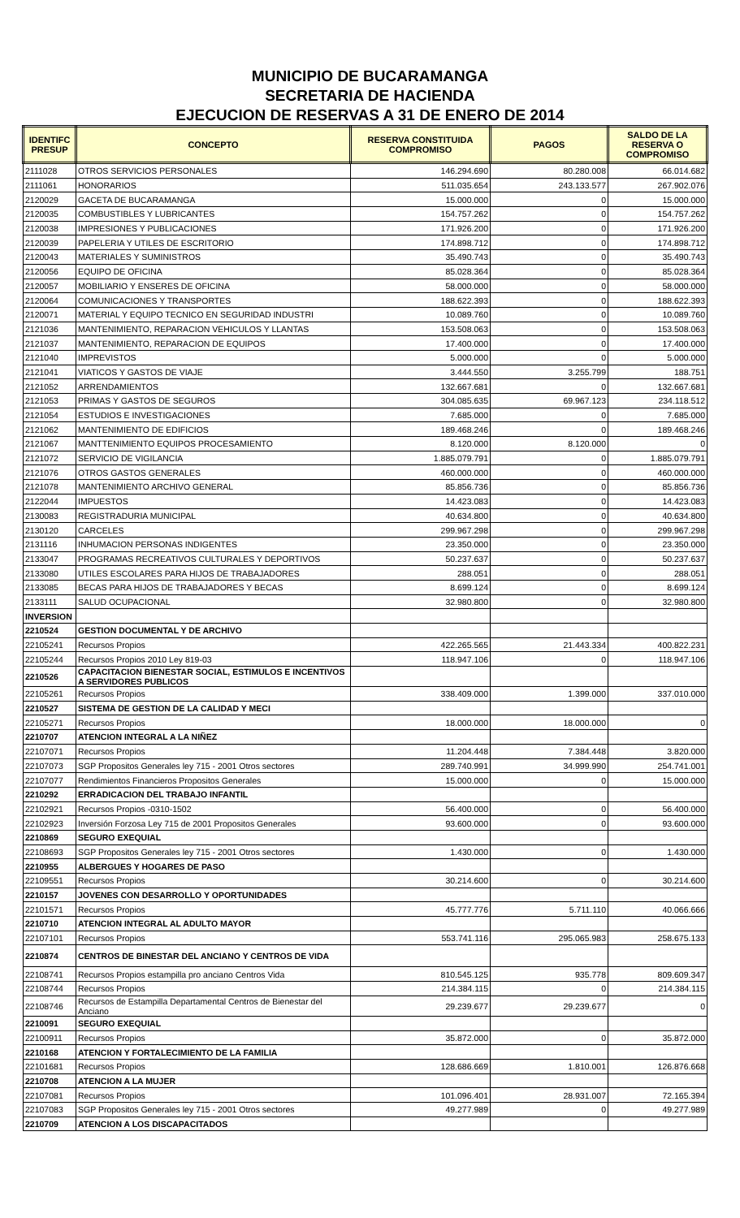MUNICIPIO DE BUCARAMANGA
SECRETARIA DE HACIENDA
EJECUCION DE RESERVAS A 31 DE ENERO DE 2014
| IDENTIFC PRESUP | CONCEPTO | RESERVA CONSTITUIDA COMPROMISO | PAGOS | SALDO DE LA RESERVA O COMPROMISO |
| --- | --- | --- | --- | --- |
| 2111028 | OTROS SERVICIOS PERSONALES | 146.294.690 | 80.280.008 | 66.014.682 |
| 2111061 | HONORARIOS | 511.035.654 | 243.133.577 | 267.902.076 |
| 2120029 | GACETA DE BUCARAMANGA | 15.000.000 | 0 | 15.000.000 |
| 2120035 | COMBUSTIBLES Y LUBRICANTES | 154.757.262 | 0 | 154.757.262 |
| 2120038 | IMPRESIONES Y PUBLICACIONES | 171.926.200 | 0 | 171.926.200 |
| 2120039 | PAPELERIA Y UTILES DE ESCRITORIO | 174.898.712 | 0 | 174.898.712 |
| 2120043 | MATERIALES Y SUMINISTROS | 35.490.743 | 0 | 35.490.743 |
| 2120056 | EQUIPO DE OFICINA | 85.028.364 | 0 | 85.028.364 |
| 2120057 | MOBILIARIO Y ENSERES DE OFICINA | 58.000.000 | 0 | 58.000.000 |
| 2120064 | COMUNICACIONES Y TRANSPORTES | 188.622.393 | 0 | 188.622.393 |
| 2120071 | MATERIAL Y EQUIPO TECNICO EN SEGURIDAD INDUSTRI | 10.089.760 | 0 | 10.089.760 |
| 2121036 | MANTENIMIENTO, REPARACION VEHICULOS Y LLANTAS | 153.508.063 | 0 | 153.508.063 |
| 2121037 | MANTENIMIENTO, REPARACION DE EQUIPOS | 17.400.000 | 0 | 17.400.000 |
| 2121040 | IMPREVISTOS | 5.000.000 | 0 | 5.000.000 |
| 2121041 | VIATICOS Y GASTOS DE VIAJE | 3.444.550 | 3.255.799 | 188.751 |
| 2121052 | ARRENDAMIENTOS | 132.667.681 | 0 | 132.667.681 |
| 2121053 | PRIMAS Y GASTOS DE SEGUROS | 304.085.635 | 69.967.123 | 234.118.512 |
| 2121054 | ESTUDIOS E INVESTIGACIONES | 7.685.000 | 0 | 7.685.000 |
| 2121062 | MANTENIMIENTO DE EDIFICIOS | 189.468.246 | 0 | 189.468.246 |
| 2121067 | MANTTENIMIENTO EQUIPOS PROCESAMIENTO | 8.120.000 | 8.120.000 | 0 |
| 2121072 | SERVICIO DE VIGILANCIA | 1.885.079.791 | 0 | 1.885.079.791 |
| 2121076 | OTROS GASTOS GENERALES | 460.000.000 | 0 | 460.000.000 |
| 2121078 | MANTENIMIENTO ARCHIVO GENERAL | 85.856.736 | 0 | 85.856.736 |
| 2122044 | IMPUESTOS | 14.423.083 | 0 | 14.423.083 |
| 2130083 | REGISTRADURIA MUNICIPAL | 40.634.800 | 0 | 40.634.800 |
| 2130120 | CARCELES | 299.967.298 | 0 | 299.967.298 |
| 2131116 | INHUMACION PERSONAS INDIGENTES | 23.350.000 | 0 | 23.350.000 |
| 2133047 | PROGRAMAS RECREATIVOS CULTURALES Y DEPORTIVOS | 50.237.637 | 0 | 50.237.637 |
| 2133080 | UTILES ESCOLARES PARA HIJOS DE TRABAJADORES | 288.051 | 0 | 288.051 |
| 2133085 | BECAS PARA HIJOS DE TRABAJADORES Y BECAS | 8.699.124 | 0 | 8.699.124 |
| 2133111 | SALUD OCUPACIONAL | 32.980.800 | 0 | 32.980.800 |
| INVERSION | | | | |
| 2210524 | GESTION DOCUMENTAL Y DE ARCHIVO | | | |
| 22105241 | Recursos Propios | 422.265.565 | 21.443.334 | 400.822.231 |
| 22105244 | Recursos Propios 2010 Ley 819-03 | 118.947.106 | 0 | 118.947.106 |
| 2210526 | CAPACITACION BIENESTAR SOCIAL, ESTIMULOS E INCENTIVOS A SERVIDORES PUBLICOS | | | |
| 22105261 | Recursos Propios | 338.409.000 | 1.399.000 | 337.010.000 |
| 2210527 | SISTEMA DE GESTION DE LA CALIDAD Y MECI | | | |
| 22105271 | Recursos Propios | 18.000.000 | 18.000.000 | 0 |
| 2210707 | ATENCION INTEGRAL A LA NIÑEZ | | | |
| 22107071 | Recursos Propios | 11.204.448 | 7.384.448 | 3.820.000 |
| 22107073 | SGP Propositos Generales ley 715 - 2001 Otros sectores | 289.740.991 | 34.999.990 | 254.741.001 |
| 22107077 | Rendimientos Financieros Propositos Generales | 15.000.000 | 0 | 15.000.000 |
| 2210292 | ERRADICACION DEL TRABAJO INFANTIL | | | |
| 22102921 | Recursos Propios -0310-1502 | 56.400.000 | 0 | 56.400.000 |
| 22102923 | Inversión Forzosa Ley 715 de 2001 Propositos Generales | 93.600.000 | 0 | 93.600.000 |
| 2210869 | SEGURO EXEQUIAL | | | |
| 22108693 | SGP Propositos Generales ley 715 - 2001 Otros sectores | 1.430.000 | 0 | 1.430.000 |
| 2210955 | ALBERGUES Y HOGARES DE PASO | | | |
| 22109551 | Recursos Propios | 30.214.600 | 0 | 30.214.600 |
| 2210157 | JOVENES CON DESARROLLO Y OPORTUNIDADES | | | |
| 22101571 | Recursos Propios | 45.777.776 | 5.711.110 | 40.066.666 |
| 2210710 | ATENCION INTEGRAL AL ADULTO MAYOR | | | |
| 22107101 | Recursos Propios | 553.741.116 | 295.065.983 | 258.675.133 |
| 2210874 | CENTROS DE BINESTAR DEL ANCIANO Y CENTROS DE VIDA | | | |
| 22108741 | Recursos Propios estampilla pro anciano Centros Vida | 810.545.125 | 935.778 | 809.609.347 |
| 22108744 | Recursos Propios | 214.384.115 | 0 | 214.384.115 |
| 22108746 | Recursos de Estampilla Departamental Centros de Bienestar del Anciano | 29.239.677 | 29.239.677 | 0 |
| 2210091 | SEGURO EXEQUIAL | | | |
| 22100911 | Recursos Propios | 35.872.000 | 0 | 35.872.000 |
| 2210168 | ATENCION Y FORTALECIMIENTO DE LA FAMILIA | | | |
| 22101681 | Recursos Propios | 128.686.669 | 1.810.001 | 126.876.668 |
| 2210708 | ATENCION A LA MUJER | | | |
| 22107081 | Recursos Propios | 101.096.401 | 28.931.007 | 72.165.394 |
| 22107083 | SGP Propositos Generales ley 715 - 2001 Otros sectores | 49.277.989 | 0 | 49.277.989 |
| 2210709 | ATENCION A LOS DISCAPACITADOS | | | |